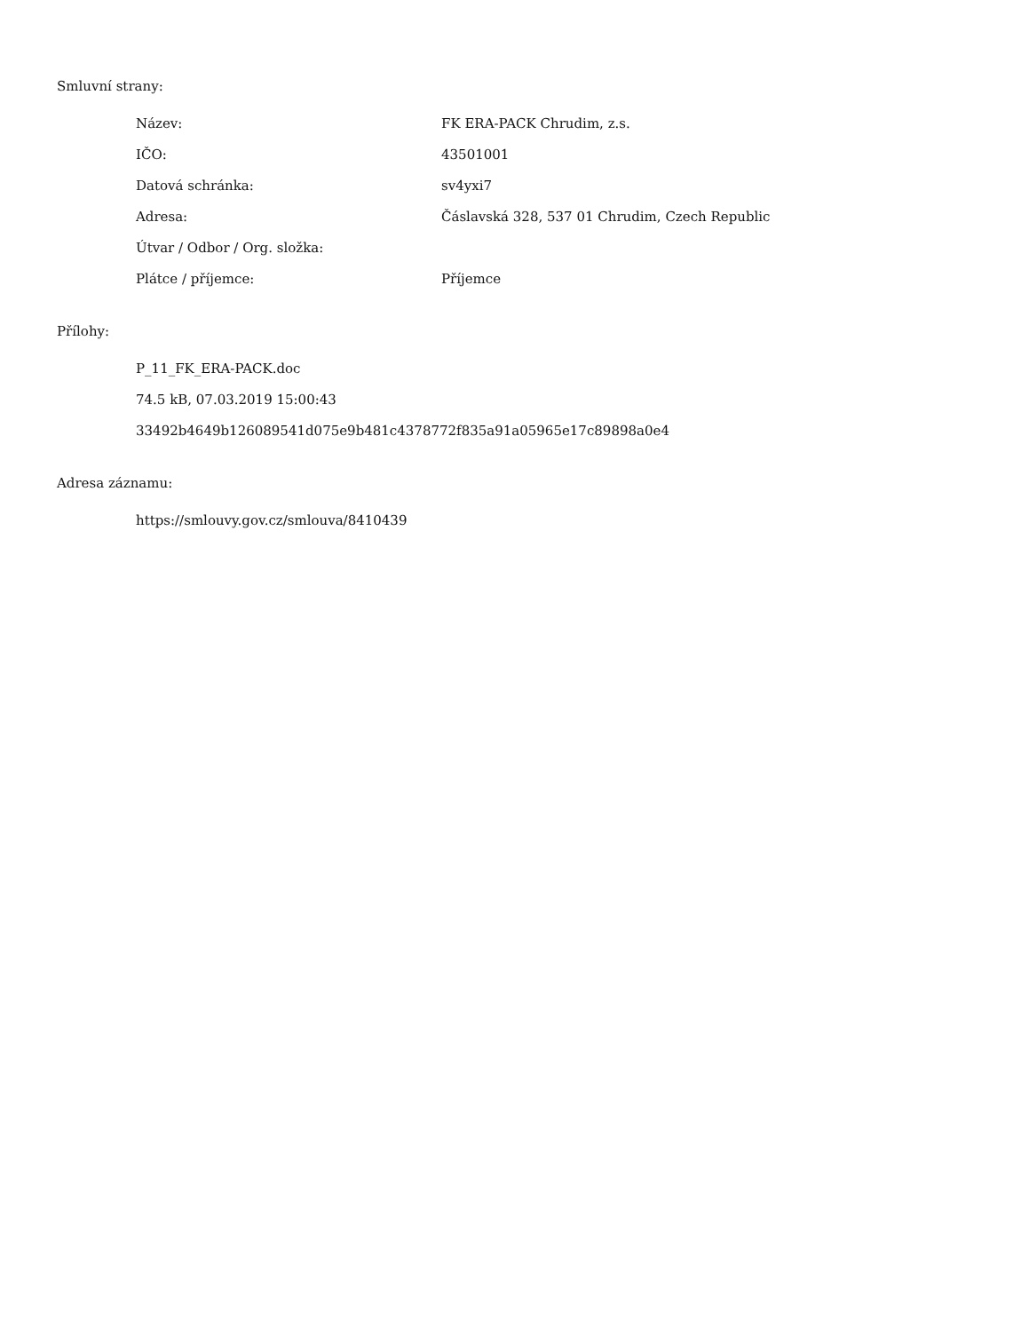Smluvní strany:
| Název: | FK ERA-PACK Chrudim, z.s. |
| IČO: | 43501001 |
| Datová schránka: | sv4yxi7 |
| Adresa: | Čáslavská 328, 537 01 Chrudim, Czech Republic |
| Útvar / Odbor / Org. složka: | |
| Plátce / příjemce: | Příjemce |
Přílohy:
P_11_FK_ERA-PACK.doc
74.5 kB, 07.03.2019 15:00:43
33492b4649b126089541d075e9b481c4378772f835a91a05965e17c89898a0e4
Adresa záznamu:
https://smlouvy.gov.cz/smlouva/8410439